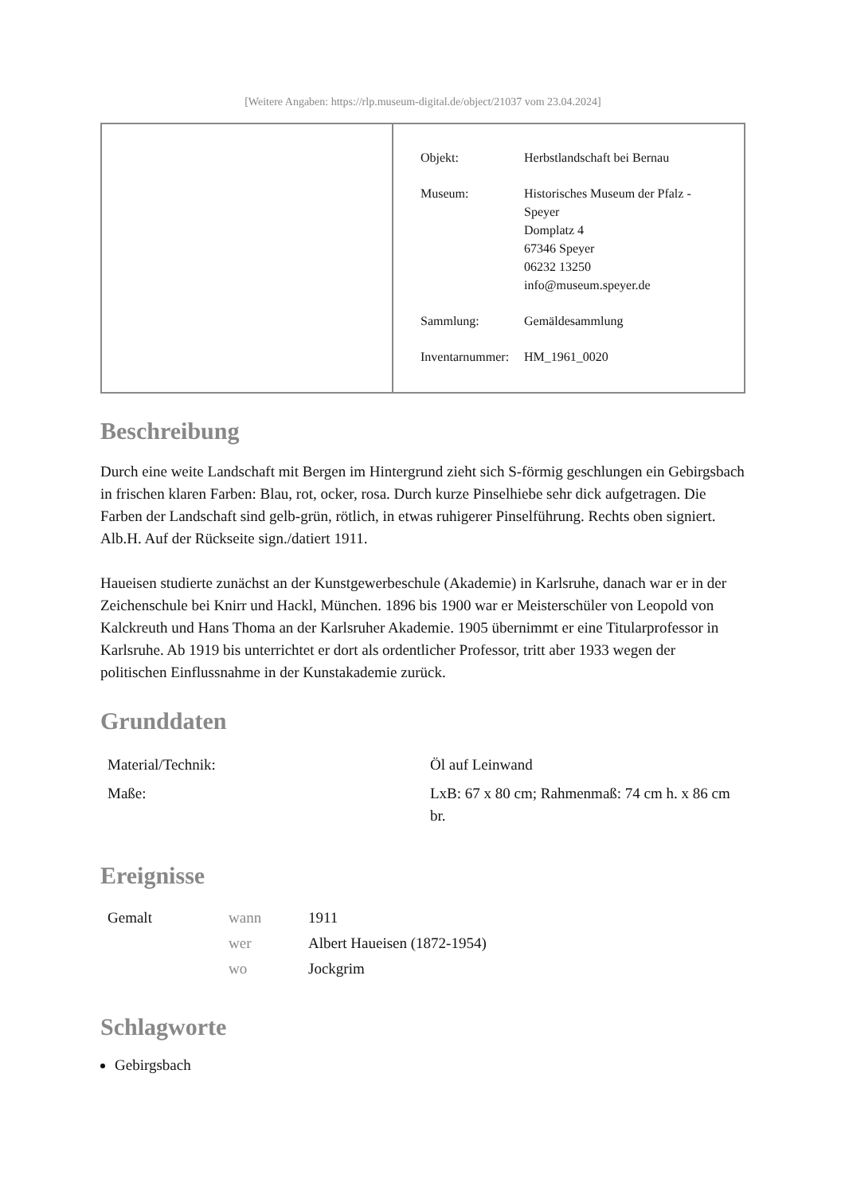[Weitere Angaben: https://rlp.museum-digital.de/object/21037 vom 23.04.2024]
| Objekt: | Herbstlandschaft bei Bernau |
| Museum: | Historisches Museum der Pfalz - Speyer Domplatz 4 67346 Speyer 06232 13250 info@museum.speyer.de |
| Sammlung: | Gemäldesammlung |
| Inventarnummer: | HM_1961_0020 |
Beschreibung
Durch eine weite Landschaft mit Bergen im Hintergrund zieht sich S-förmig geschlungen ein Gebirgsbach in frischen klaren Farben: Blau, rot, ocker, rosa. Durch kurze Pinselhiebe sehr dick aufgetragen. Die Farben der Landschaft sind gelb-grün, rötlich, in etwas ruhigerer Pinselführung. Rechts oben signiert. Alb.H. Auf der Rückseite sign./datiert 1911.
Haueisen studierte zunächst an der Kunstgewerbeschule (Akademie) in Karlsruhe, danach war er in der Zeichenschule bei Knirr und Hackl, München. 1896 bis 1900 war er Meisterschüler von Leopold von Kalckreuth und Hans Thoma an der Karlsruher Akademie. 1905 übernimmt er eine Titularprofessor in Karlsruhe. Ab 1919 bis unterrichtet er dort als ordentlicher Professor, tritt aber 1933 wegen der politischen Einflussnahme in der Kunstakademie zurück.
Grunddaten
| Material/Technik: | Öl auf Leinwand |
| Maße: | LxB: 67 x 80 cm; Rahmenmaß: 74 cm h. x 86 cm br. |
Ereignisse
| Gemalt | wann | 1911 |
| | wer | Albert Haueisen (1872-1954) |
| | wo | Jockgrim |
Schlagworte
Gebirgsbach